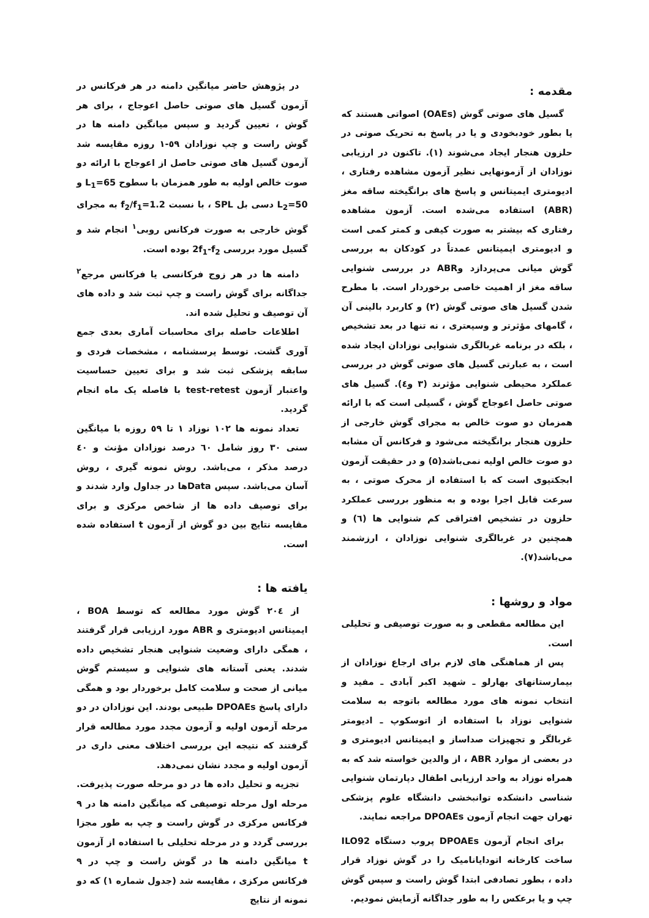مقدمه :
گسیل های صوتی گوش (OAEs) اصواتی هستند که یا بطور خودبخودی و یا در پاسخ به تحریک صوتی در حلزون هنجار ایجاد می‌شوند (۱). تاکنون در ارزیابی نوزادان از آزمونهایی نظیر آزمون مشاهده رفتاری ، ادیومتری ایمیتانس و پاسخ های برانگیخته ساقه مغز (ABR) استفاده می‌شده است. آزمون مشاهده رفتاری که بیشتر به صورت کیفی و کمتر کمی است و ادیومتری ایمیتانس عمدتاً در کودکان به بررسی گوش میانی می‌پردازد وABR در بررسی شنوایی ساقه مغز از اهمیت خاصی برخوردار است. با مطرح شدن گسیل های صوتی گوش (۲) و کاربرد بالینی آن ، گامهای مؤثرتر و وسیعتری ، نه تنها در بعد تشخیص ، بلکه در برنامه غربالگری شنوایی نوزادان ایجاد شده است ، به عبارتی گسیل های صوتی گوش در بررسی عملکرد محیطی شنوایی مؤثرند (۳ و٤). گسیل های صوتی حاصل اعوجاج گوش ، گسیلی است که با ارائه همزمان دو صوت خالص به مجرای گوش خارجی از حلزون هنجار برانگیخته می‌شود و فرکانس آن مشابه دو صوت خالص اولیه نمی‌باشد(۵) و در حقیقت آزمون ابجکتیوی است که با استفاده از محرک صوتی ، به سرعت قابل اجرا بوده و به منظور بررسی عملکرد حلزون در تشخیص افتراقی کم شنوایی ها (٦) و همچنین در غربالگری شنوایی نوزادان ، ارزشمند می‌باشد(۷).
مواد و روشها :
این مطالعه مقطعی و به صورت توصیفی و تحلیلی است.
پس از هماهنگی های لازم برای ارجاع نوزادان از بیمارستانهای بهارلو ـ شهید اکبر آبادی ـ مفید و انتخاب نمونه های مورد مطالعه باتوجه به سلامت شنوایی نوزاد با استفاده از اتوسکوپ ـ ادیومتر غربالگر و تجهیزات صداساز و ایمیتانس ادیومتری و در بعضی از موارد ABR ، از والدین خواسته شد که به همراه نوزاد به واحد ارزیابی اطفال دپارتمان شنوایی شناسی دانشکده توانبخشی دانشگاه علوم پزشکی تهران جهت انجام آزمون DPOAEs مراجعه نمایند.
برای انجام آزمون DPOAEs پروب دستگاه ILO92 ساخت کارخانه اتودایانامیک را در گوش نوزاد قرار داده ، بطور تصادفی ابتدا گوش راست و سپس گوش چپ و یا برعکس را به طور جداگانه آزمایش نمودیم.
در پژوهش حاضر میانگین دامنه در هر فرکانس در آزمون گسیل های صوتی حاصل اعوجاج ، برای هر گوش ، تعیین گردید و سپس میانگین دامنه ها در گوش راست و چپ نوزادان ٥۹-۱ روزه مقایسه شد آزمون گسیل های صوتی حاصل از اعوجاج با ارائه دو صوت خالص اولیه به طور همزمان با سطوح L<sub>1</sub>=65 و L<sub>2</sub>=50 دسی بل SPL ، با نسبت f<sub>2</sub>/f<sub>1</sub>=1.2 به مجرای گوش خارجی به صورت فرکانس روبی<sup>۱</sup> انجام شد و گسیل مورد بررسی 2f<sub>1</sub>-f<sub>2</sub> بوده است.
دامنه ها در هر زوج فرکانسی یا فرکانس مرجع<sup>۲</sup> جداگانه برای گوش راست و چپ ثبت شد و داده های آن توصیف و تحلیل شده اند.
اطلاعات حاصله برای محاسبات آماری بعدی جمع آوری گشت. توسط پرسشنامه ، مشخصات فردی و سابقه پزشکی ثبت شد و برای تعیین حساسیت واعتبار آزمون test-retest با فاصله یک ماه انجام گردید.
تعداد نمونه ها ۱۰۲ نوزاد ۱ تا ٥۹ روزه با میانگین سنی ۳۰ روز شامل ٦۰ درصد نوزادان مؤنث و ٤۰ درصد مذکر ، می‌باشد. روش نمونه گیری ، روش آسان می‌باشد. سپس Dataها در جداول وارد شدند و برای توصیف داده ها از شاخص مرکزی و برای مقایسه نتایج بین دو گوش از آزمون t استفاده شده است.
یافته ها :
از ۲۰٤ گوش مورد مطالعه که توسط BOA ، ایمیتانس ادیومتری و ABR مورد ارزیابی قرار گرفتند ، همگی دارای وضعیت شنوایی هنجار تشخیص داده شدند. یعنی آستانه های شنوایی و سیستم گوش میانی از صحت و سلامت کامل برخوردار بود و همگی دارای پاسخ DPOAEs طبیعی بودند. این نوزادان در دو مرحله آزمون اولیه و آزمون مجدد مورد مطالعه قرار گرفتند که نتیجه این بررسی اختلاف معنی داری در آزمون اولیه و مجدد نشان نمی‌دهد.
تجزیه و تحلیل داده ها در دو مرحله صورت پذیرفت. مرحله اول مرحله توصیفی که میانگین دامنه ها در ۹ فرکانس مرکزی در گوش راست و چپ به طور مجزا بررسی گردد و در مرحله تحلیلی با استفاده از آزمون t میانگین دامنه ها در گوش راست و چپ در ۹ فرکانس مرکزی ، مقایسه شد (جدول شماره ۱) که دو نمونه از نتایج